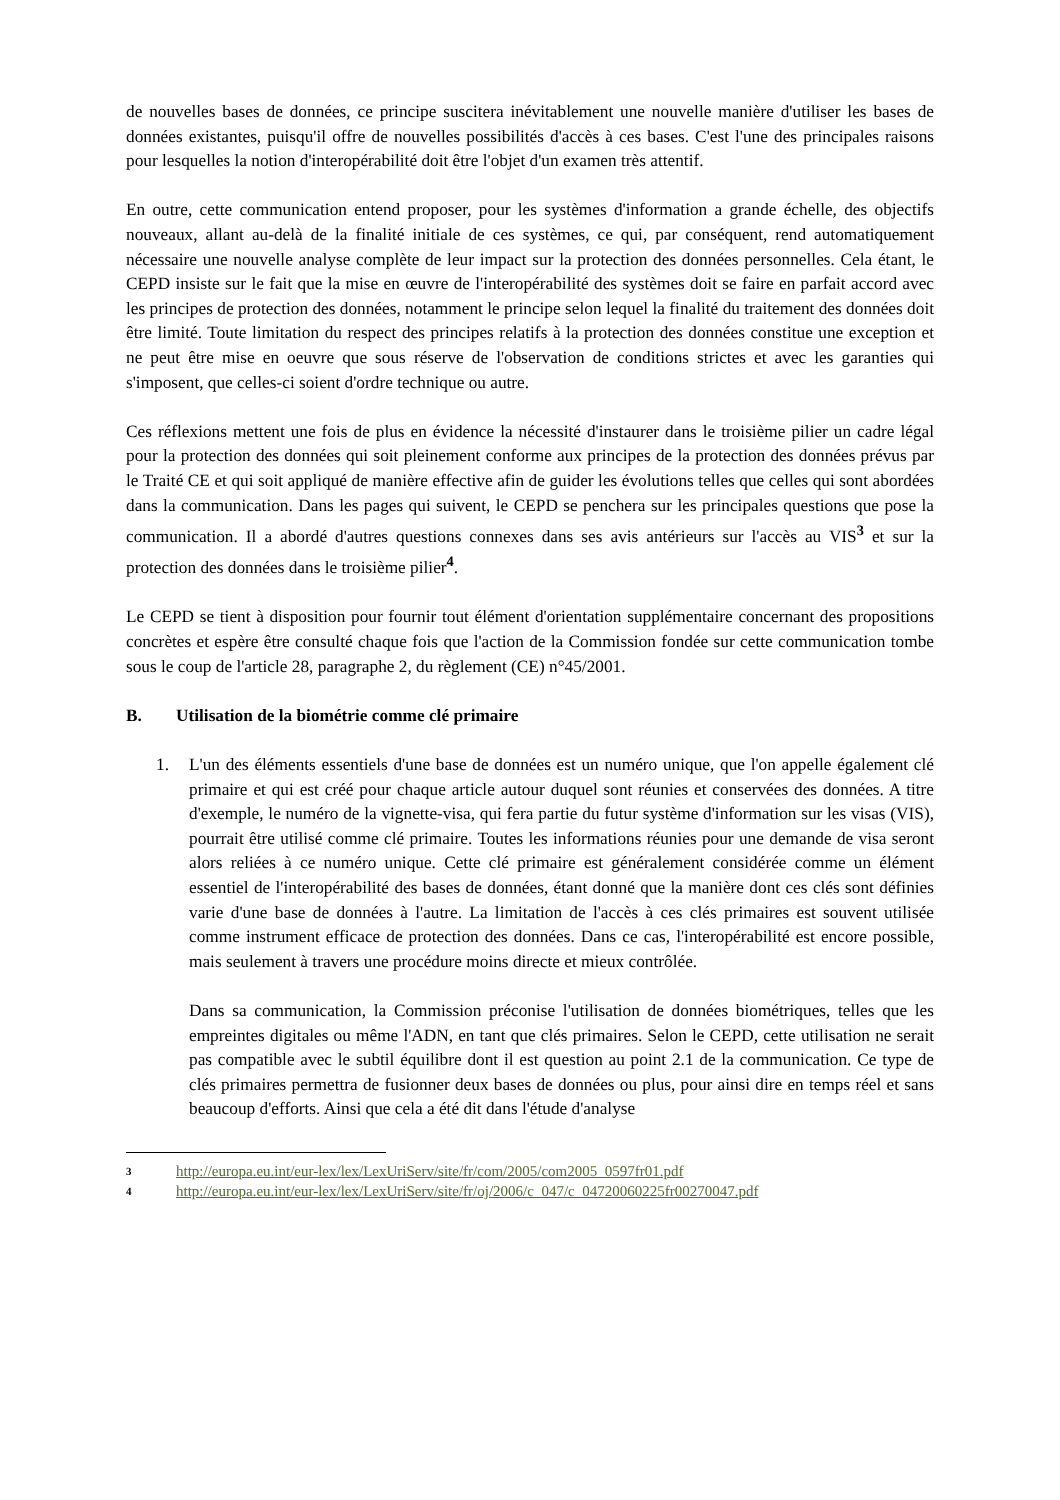de nouvelles bases de données, ce principe suscitera inévitablement une nouvelle manière d'utiliser les bases de données existantes, puisqu'il offre de nouvelles possibilités d'accès à ces bases. C'est l'une des principales raisons pour lesquelles la notion d'interopérabilité doit être l'objet d'un examen très attentif.
En outre, cette communication entend proposer, pour les systèmes d'information a grande échelle, des objectifs nouveaux, allant au-delà de la finalité initiale de ces systèmes, ce qui, par conséquent, rend automatiquement nécessaire une nouvelle analyse complète de leur impact sur la protection des données personnelles. Cela étant, le CEPD insiste sur le fait que la mise en œuvre de l'interopérabilité des systèmes doit se faire en parfait accord avec les principes de protection des données, notamment le principe selon lequel la finalité du traitement des données doit être limité. Toute limitation du respect des principes relatifs à la protection des données constitue une exception et ne peut être mise en oeuvre que sous réserve de l'observation de conditions strictes et avec les garanties qui s'imposent, que celles-ci soient d'ordre technique ou autre.
Ces réflexions mettent une fois de plus en évidence la nécessité d'instaurer dans le troisième pilier un cadre légal pour la protection des données qui soit pleinement conforme aux principes de la protection des données prévus par le Traité CE et qui soit appliqué de manière effective afin de guider les évolutions telles que celles qui sont abordées dans la communication. Dans les pages qui suivent, le CEPD se penchera sur les principales questions que pose la communication. Il a abordé d'autres questions connexes dans ses avis antérieurs sur l'accès au VIS<sup>3</sup> et sur la protection des données dans le troisième pilier<sup>4</sup>.
Le CEPD se tient à disposition pour fournir tout élément d'orientation supplémentaire concernant des propositions concrètes et espère être consulté chaque fois que l'action de la Commission fondée sur cette communication tombe sous le coup de l'article 28, paragraphe 2, du règlement (CE) n°45/2001.
B. Utilisation de la biométrie comme clé primaire
1. L'un des éléments essentiels d'une base de données est un numéro unique, que l'on appelle également clé primaire et qui est créé pour chaque article autour duquel sont réunies et conservées des données. A titre d'exemple, le numéro de la vignette-visa, qui fera partie du futur système d'information sur les visas (VIS), pourrait être utilisé comme clé primaire. Toutes les informations réunies pour une demande de visa seront alors reliées à ce numéro unique. Cette clé primaire est généralement considérée comme un élément essentiel de l'interopérabilité des bases de données, étant donné que la manière dont ces clés sont définies varie d'une base de données à l'autre. La limitation de l'accès à ces clés primaires est souvent utilisée comme instrument efficace de protection des données. Dans ce cas, l'interopérabilité est encore possible, mais seulement à travers une procédure moins directe et mieux contrôlée.
Dans sa communication, la Commission préconise l'utilisation de données biométriques, telles que les empreintes digitales ou même l'ADN, en tant que clés primaires. Selon le CEPD, cette utilisation ne serait pas compatible avec le subtil équilibre dont il est question au point 2.1 de la communication. Ce type de clés primaires permettra de fusionner deux bases de données ou plus, pour ainsi dire en temps réel et sans beaucoup d'efforts. Ainsi que cela a été dit dans l'étude d'analyse
3 http://europa.eu.int/eur-lex/lex/LexUriServ/site/fr/com/2005/com2005_0597fr01.pdf
4 http://europa.eu.int/eur-lex/lex/LexUriServ/site/fr/oj/2006/c_047/c_04720060225fr00270047.pdf